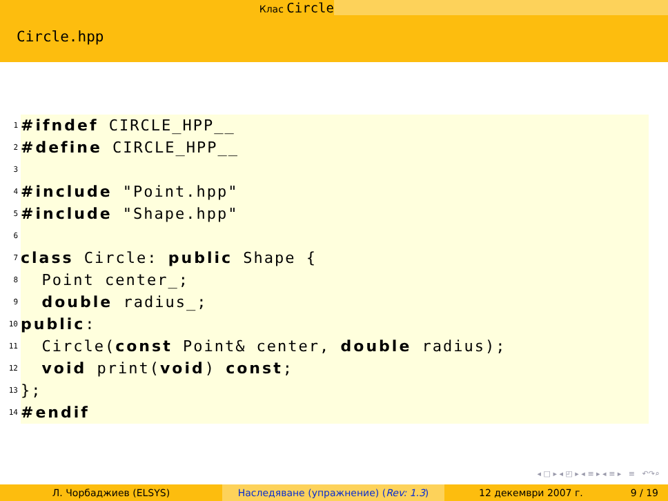Клас Circle
Circle.hpp
1 #ifndef CIRCLE_HPP__
2 #define CIRCLE_HPP__
3
4 #include "Point.hpp"
5 #include "Shape.hpp"
6
7 class Circle: public Shape {
8 Point center_;
9 double radius_;
10 public:
11 Circle(const Point& center, double radius);
12 void print(void) const;
13 };
14 #endif
◂ □ ▸ ◂ ◰ ▸ ◂ ≡ ▸ ◂ ≡ ▸ ≡ ↶↷⌕
Л. Чорбаджиев (ELSYS) Наследяване (упражнение) (Rev: 1.3) 12 декември 2007 г. 9 / 19